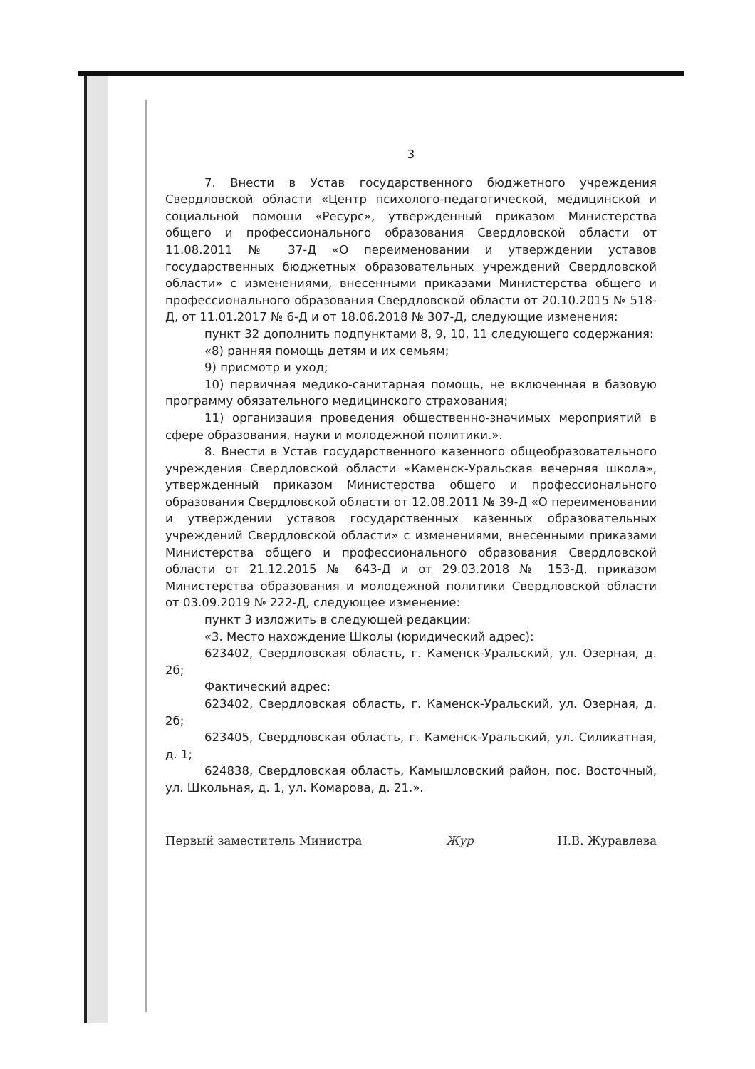3
7. Внести в Устав государственного бюджетного учреждения Свердловской области «Центр психолого-педагогической, медицинской и социальной помощи «Ресурс», утвержденный приказом Министерства общего и профессионального образования Свердловской области от 11.08.2011 № 37-Д «О переименовании и утверждении уставов государственных бюджетных образовательных учреждений Свердловской области» с изменениями, внесенными приказами Министерства общего и профессионального образования Свердловской области от 20.10.2015 № 518-Д, от 11.01.2017 № 6-Д и от 18.06.2018 № 307-Д, следующие изменения:
пункт 32 дополнить подпунктами 8, 9, 10, 11 следующего содержания:
«8) ранняя помощь детям и их семьям;
9) присмотр и уход;
10) первичная медико-санитарная помощь, не включенная в базовую программу обязательного медицинского страхования;
11) организация проведения общественно-значимых мероприятий в сфере образования, науки и молодежной политики.».
8. Внести в Устав государственного казенного общеобразовательного учреждения Свердловской области «Каменск-Уральская вечерняя школа», утвержденный приказом Министерства общего и профессионального образования Свердловской области от 12.08.2011 № 39-Д «О переименовании и утверждении уставов государственных казенных образовательных учреждений Свердловской области» с изменениями, внесенными приказами Министерства общего и профессионального образования Свердловской области от 21.12.2015 № 643-Д и от 29.03.2018 № 153-Д, приказом Министерства образования и молодежной политики Свердловской области от 03.09.2019 № 222-Д, следующее изменение:
пункт 3 изложить в следующей редакции:
«3. Место нахождение Школы (юридический адрес):
623402, Свердловская область, г. Каменск-Уральский, ул. Озерная, д. 2б;
Фактический адрес:
623402, Свердловская область, г. Каменск-Уральский, ул. Озерная, д. 2б;
623405, Свердловская область, г. Каменск-Уральский, ул. Силикатная, д. 1;
624838, Свердловская область, Камышловский район, пос. Восточный, ул. Школьная, д. 1, ул. Комарова, д. 21.».
Первый заместитель Министра Жур Н.В. Журавлева